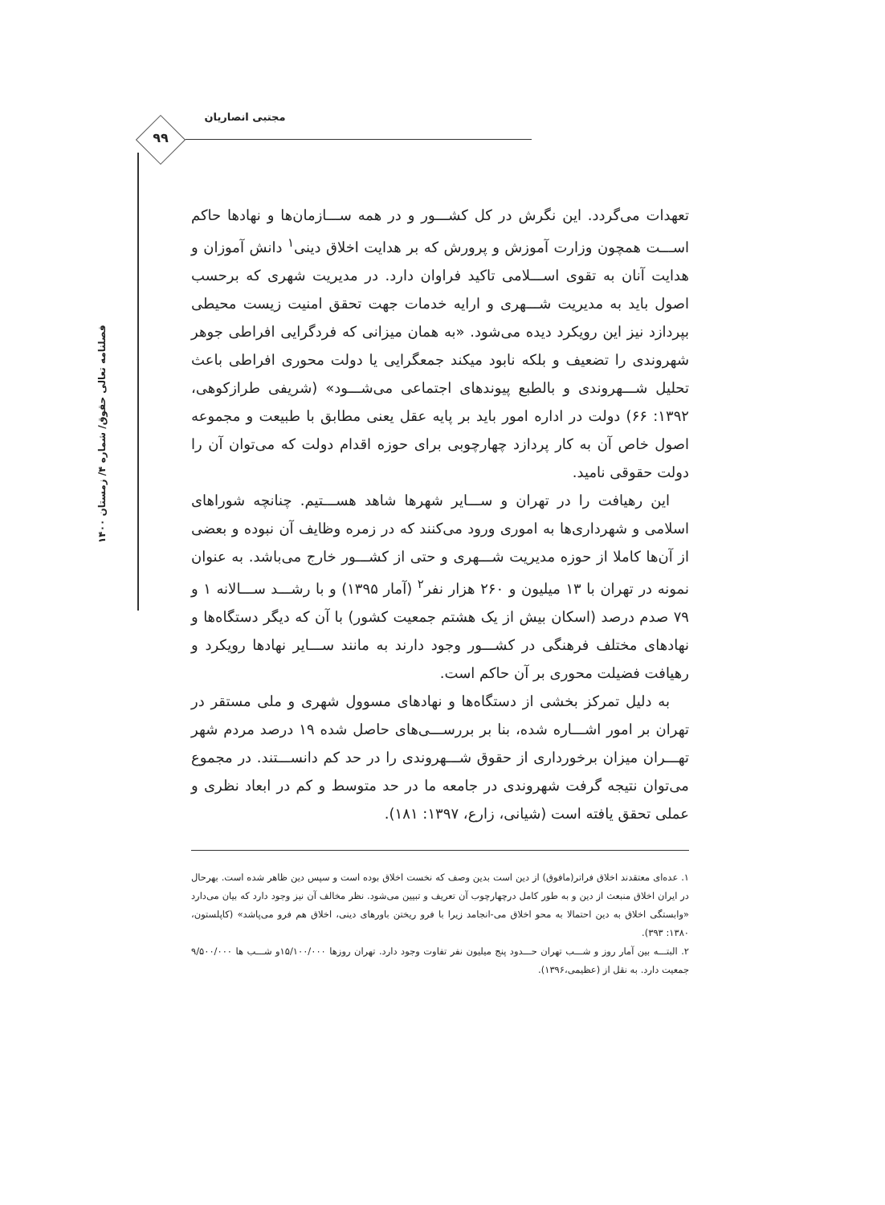مجتبی انصاریان
۹۹
فصلنامه تعالی حقوق/ شماره ۴/ زمستان ۱۴۰۰
تعهدات می‌گردد. این نگرش در کل کشـــور و در همه ســـازمان‌ها و نهادها حاکم اســـت همچون وزارت آموزش و پرورش که بر هدایت اخلاق دینی<sup>۱</sup> دانش آموزان و هدایت آنان به تقوی اســـلامی تاکید فراوان دارد. در مدیریت شهری که برحسب اصول باید به مدیریت شـــهری و ارایه خدمات جهت تحقق امنیت زیست محیطی بپردازد نیز این رویکرد دیده می‌شود. «به همان میزانی که فردگرایی افراطی جوهر شهروندی را تضعیف و بلکه نابود میکند جمعگرایی یا دولت محوری افراطی باعث تحلیل شـــهروندی و بالطبع پیوندهای اجتماعی می‌شـــود» (شریفی طرازکوهی، ۱۳۹۲: ۶۶) دولت در اداره امور باید بر پایه عقل یعنی مطابق با طبیعت و مجموعه اصول خاص آن به کار پردازد چهارچوبی برای حوزه اقدام دولت که می‌توان آن را دولت حقوقی نامید.
این رهیافت را در تهران و ســـایر شهرها شاهد هســـتیم. چنانچه شوراهای اسلامی و شهرداری‌ها به اموری ورود می‌کنند که در زمره وظایف آن نبوده و بعضی از آن‌ها کاملا از حوزه مدیریت شـــهری و حتی از کشـــور خارج می‌باشد. به عنوان نمونه در تهران با ۱۳ میلیون و ۲۶۰ هزار نفر<sup>۲</sup> (آمار ۱۳۹۵) و با رشـــد ســـالانه ۱ و ۷۹ صدم درصد (اسکان بیش از یک هشتم جمعیت کشور) با آن که دیگر دستگاه‌ها و نهادهای مختلف فرهنگی در کشـــور وجود دارند به مانند ســـایر نهادها رویکرد و رهیافت فضیلت محوری بر آن حاکم است.
به دلیل تمرکز بخشی از دستگاه‌ها و نهادهای مسوول شهری و ملی مستقر در تهران بر امور اشـــاره شده، بنا بر بررســـی‌های حاصل شده ۱۹ درصد مردم شهر تهـــران میزان برخورداری از حقوق شـــهروندی را در حد کم دانســـتند. در مجموع می‌توان نتیجه گرفت شهروندی در جامعه ما در حد متوسط و کم در ابعاد نظری و عملی تحقق یافته است (شیانی، زارع، ۱۳۹۷: ۱۸۱).
۱. عده‌ای معتقدند اخلاق فراتر(مافوق) از دین است بدین وصف که نخست اخلاق بوده است و سپس دین ظاهر شده است. بهرحال در ایران اخلاق منبعث از دین و به طور کامل درچهارچوب آن تعریف و تبیین می‌شود. نظر مخالف آن نیز وجود دارد که بیان می‌دارد «وابستگی اخلاق به دین احتمالا به محو اخلاق می-انجامد زیرا با فرو ریختن باورهای دینی، اخلاق هم فرو می‌پاشد» (کاپلستون، ۱۳۸۰: ۳۹۳).
۲. البتـــه بین آمار روز و شـــب تهران حـــدود پنج میلیون نفر تفاوت وجود دارد. تهران روزها ۱۵/۱۰۰/۰۰۰و شـــب ها ۹/۵۰۰/۰۰۰ جمعیت دارد. به نقل از (عظیمی،۱۳۹۶).